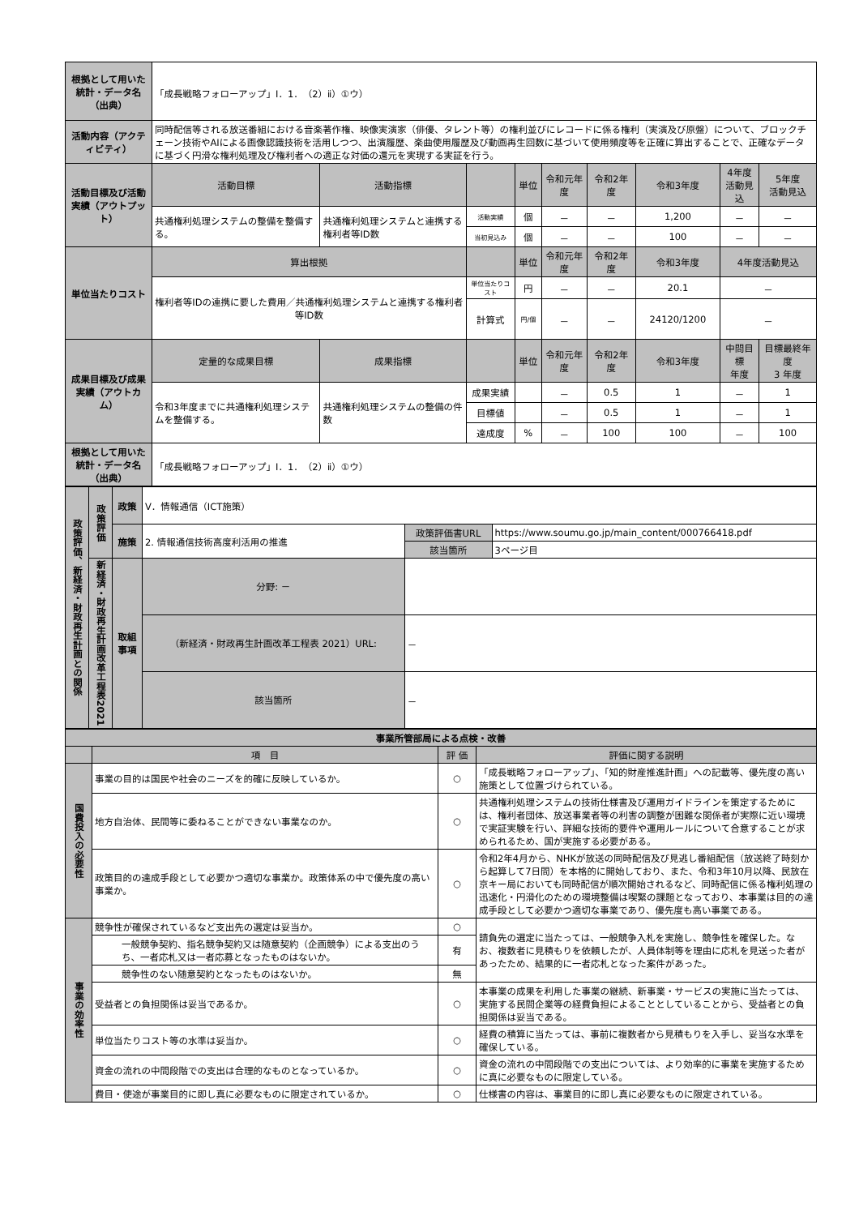| 根拠として用いた統計・データ名（出典） | 「成長戦略フォローアップ」Ⅰ．1．（2）ⅱ）①ウ） | | | | | | | | |
| 活動内容（アクティビティ） | 同時配信等される放送番組における音楽著作権、映像実演家（俳優、タレント等）の権利並びにレコードに係る権利（実演及び原盤）について、ブロックチェーン技術やAIによる画像認識技術を活用しつつ、出演履歴、楽曲使用履歴及び動画再生回数に基づいて使用頻度等を正確に算出することで、正確なデータに基づく円滑な権利処理及び権利者への適正な対価の還元を実現する実証を行う。 | | | | | | | | |
| 活動目標及び活動実績（アウトプット） | 活動目標 | 活動指標 | | 単位 | 令和元年度 | 令和2年度 | 令和3年度 | 4年度 活動見込 | 5年度 活動見込 |
| | 共通権利処理システムの整備を整備する。 | 共通権利処理システムと連携する権利者等ID数 | 活動実績 | 個 | － | － | 1,200 | － | － |
| | | | 当初見込み | 個 | － | － | 100 | － | － |
| 単位当たりコスト | 算出根拠 | | | 単位 | 令和元年度 | 令和2年度 | 令和3年度 | 4年度活動見込 | |
| | 権利者等IDの連携に要した費用／共通権利処理システムと連携する権利者等ID数 | | 単位当たりコスト | 円 | － | － | 20.1 | － | |
| | | | 計算式 | 円/個 | － | － | 24120/1200 | － | |
| 成果目標及び成果実績（アウトカム） | 定量的な成果目標 | 成果指標 | | 単位 | 令和元年度 | 令和2年度 | 令和3年度 | 中間目標 年度 | 目標最終年度 3 年度 |
| | 令和3年度までに共通権利処理システムを整備する。 | 共通権利処理システムの整備の件数 | 成果実績 | | － | 0.5 | 1 | － | 1 |
| | | | 目標値 | | － | 0.5 | 1 | － | 1 |
| | | | 達成度 | % | － | 100 | 100 | － | 100 |
| 根拠として用いた統計・データ名（出典） | 「成長戦略フォローアップ」Ⅰ．1．（2）ⅱ）①ウ） | | | | | | | | |
| 政策評価、新経済・財政再生計画との関係 | 政策評価 | 政策 | Ⅴ．情報通信（ICT施策） | | |
| | | 施策 | 2. 情報通信技術高度利活用の推進 | 政策評価書URL | https://www.soumu.go.jp/main_content/000766418.pdf |
| | | | | 該当箇所 | 3ページ目 |
| | 新経済・財政再生計画改革工程表2021 | 取組事項 | 分野: － | | |
| | | | （新経済・財政再生計画改革工程表 2021）URL: | － | |
| | | | 該当箇所 | － | |
| 事業所管部局による点検・改善 | | | |
| | 項 目 | 評 価 | 評価に関する説明 |
| 国費投入の必要性 | 事業の目的は国民や社会のニーズを的確に反映しているか。 | ○ | 「成長戦略フォローアップ」、「知的財産推進計画」への記載等、優先度の高い施策として位置づけられている。 |
| | 地方自治体、民間等に委ねることができない事業なのか。 | ○ | 共通権利処理システムの技術仕様書及び運用ガイドラインを策定するためには、権利者団体、放送事業者等の利害の調整が困難な関係者が実際に近い環境で実証実験を行い、詳細な技術的要件や運用ルールについて合意することが求められるため、国が実施する必要がある。 |
| | 政策目的の達成手段として必要かつ適切な事業か。政策体系の中で優先度の高い事業か。 | ○ | 令和2年4月から、NHKが放送の同時配信及び見逃し番組配信（放送終了時刻から起算して7日間）を本格的に開始しており、また、令和3年10月以降、民放在京キー局においても同時配信が順次開始されるなど、同時配信に係る権利処理の迅速化・円滑化のための環境整備は喫緊の課題となっており、本事業は目的の達成手段として必要かつ適切な事業であり、優先度も高い事業である。 |
| 事業の効率性 | 競争性が確保されているなど支出先の選定は妥当か。 | ○ | 請負先の選定に当たっては、一般競争入札を実施し、競争性を確保した。なお、複数者に見積もりを依頼したが、人員体制等を理由に応札を見送った者があったため、結果的に一者応札となった案件があった。 |
| | 一般競争契約、指名競争契約又は随意契約（企画競争）による支出のうち、一者応札又は一者応募となったものはないか。 | 有 | |
| | 競争性のない随意契約となったものはないか。 | 無 | |
| | 受益者との負担関係は妥当であるか。 | ○ | 本事業の成果を利用した事業の継続、新事業・サービスの実施に当たっては、実施する民間企業等の経費負担によることとしていることから、受益者との負担関係は妥当である。 |
| | 単位当たりコスト等の水準は妥当か。 | ○ | 経費の積算に当たっては、事前に複数者から見積もりを入手し、妥当な水準を確保している。 |
| | 資金の流れの中間段階での支出は合理的なものとなっているか。 | ○ | 資金の流れの中間段階での支出については、より効率的に事業を実施するために真に必要なものに限定している。 |
| | 費目・使途が事業目的に即し真に必要なものに限定されているか。 | ○ | 仕様書の内容は、事業目的に即し真に必要なものに限定されている。 |